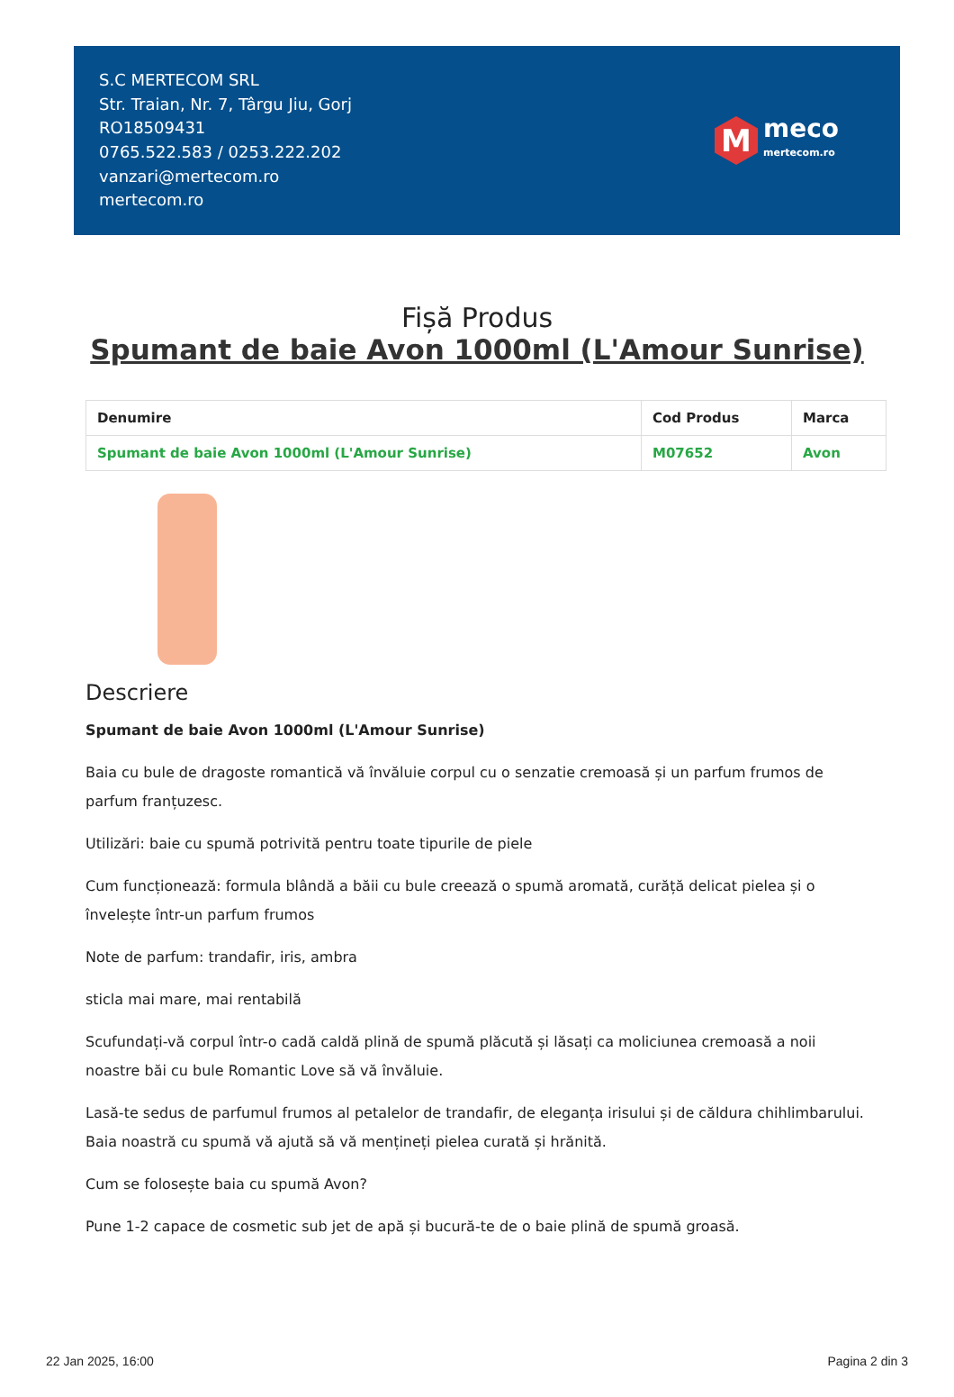S.C MERTECOM SRL
Str. Traian, Nr. 7, Târgu Jiu, Gorj
RO18509431
0765.522.583 / 0253.222.202
vanzari@mertecom.ro
mertecom.ro
M
meco
mertecom.ro
Fișă Produs
Spumant de baie Avon 1000ml (L'Amour Sunrise)
| Denumire | Cod Produs | Marca |
| --- | --- | --- |
| Spumant de baie Avon 1000ml (L'Amour Sunrise) | M07652 | Avon |
Descriere
Spumant de baie Avon 1000ml (L'Amour Sunrise)
Baia cu bule de dragoste romantică vă învăluie corpul cu o senzatie cremoasă și un parfum frumos de parfum franțuzesc.
Utilizări: baie cu spumă potrivită pentru toate tipurile de piele
Cum funcționează: formula blândă a băii cu bule creează o spumă aromată, curăță delicat pielea și o învelește într-un parfum frumos
Note de parfum: trandafir, iris, ambra
sticla mai mare, mai rentabilă
Scufundați-vă corpul într-o cadă caldă plină de spumă plăcută și lăsați ca moliciunea cremoasă a noii noastre băi cu bule Romantic Love să vă învăluie.
Lasă-te sedus de parfumul frumos al petalelor de trandafir, de eleganța irisului și de căldura chihlimbarului. Baia noastră cu spumă vă ajută să vă mențineți pielea curată și hrănită.
Cum se folosește baia cu spumă Avon?
Pune 1-2 capace de cosmetic sub jet de apă și bucură-te de o baie plină de spumă groasă.
22 Jan 2025, 16:00 Pagina 2 din 3